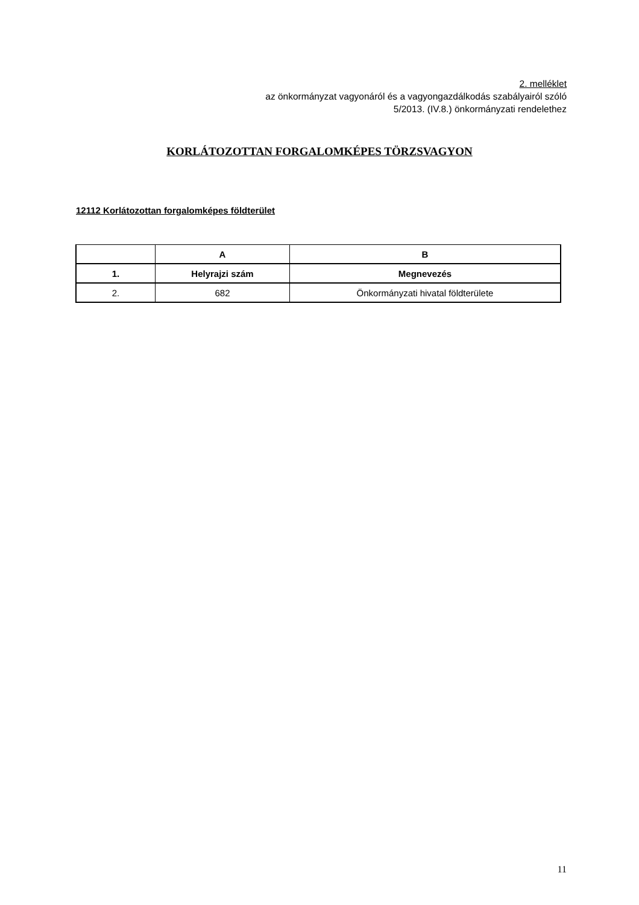2. melléklet
az önkormányzat vagyonáról és a vagyongazdálkodás szabályairól szóló
5/2013. (IV.8.) önkormányzati rendelethez
KORLÁTOZOTTAN FORGALOMKÉPES TÖRZSVAGYON
12112 Korlátozottan forgalomképes földterület
| | A | B |
| --- | --- | --- |
| 1. | Helyrajzi szám | Megnevezés |
| 2. | 682 | Önkormányzati hivatal földterülete |
11